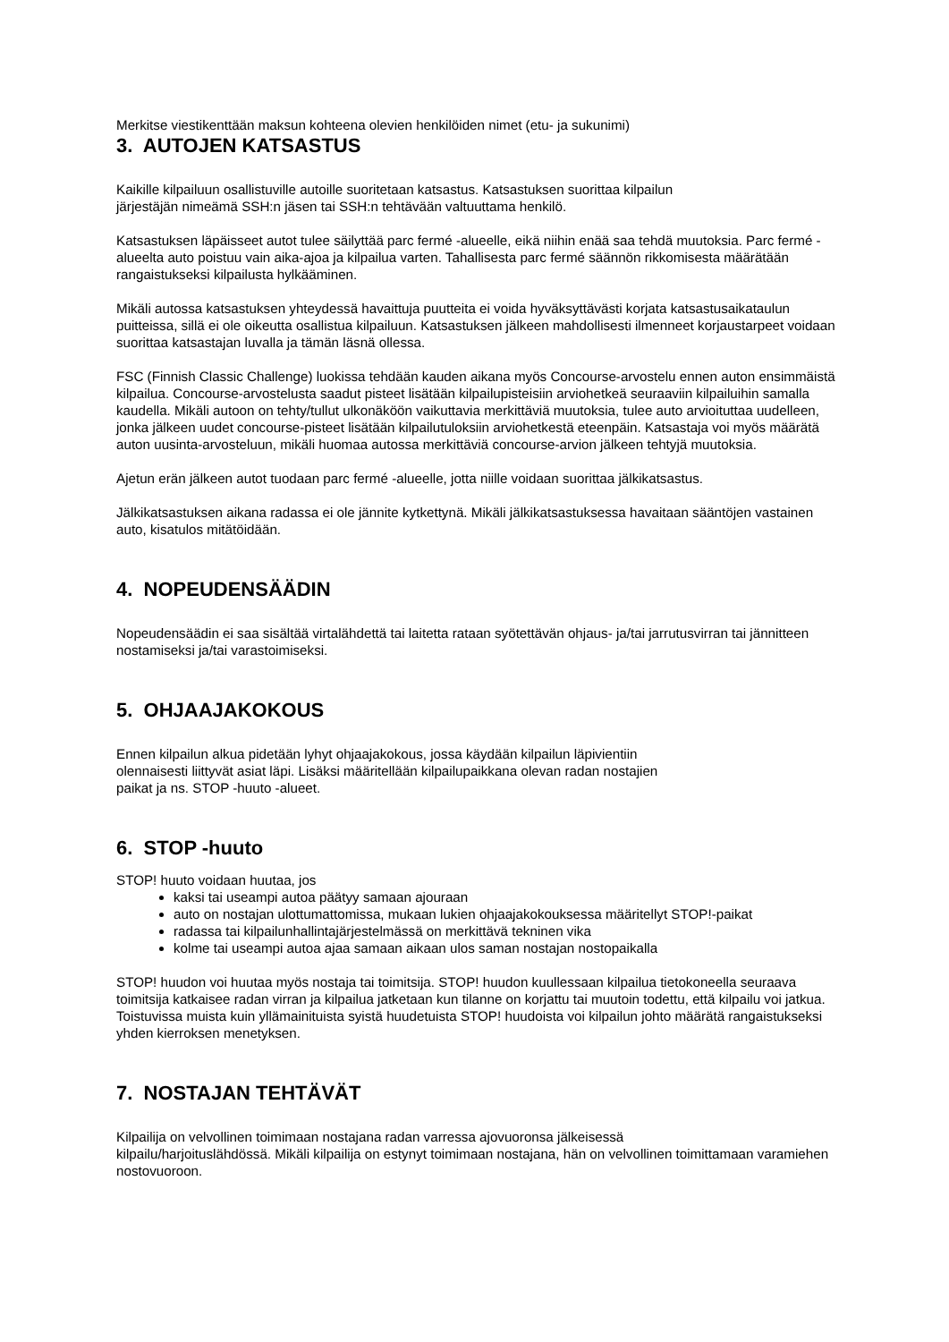Merkitse viestikenttään maksun kohteena olevien henkilöiden nimet (etu- ja sukunimi)
3. AUTOJEN KATSASTUS
Kaikille kilpailuun osallistuville autoille suoritetaan katsastus. Katsastuksen suorittaa kilpailun
järjestäjän nimeämä SSH:n jäsen tai SSH:n tehtävään valtuuttama henkilö.
Katsastuksen läpäisseet autot tulee säilyttää parc fermé -alueelle, eikä niihin enää saa tehdä muutoksia. Parc fermé -alueelta auto poistuu vain aika-ajoa ja kilpailua varten. Tahallisesta parc fermé säännön rikkomisesta määrätään rangaistukseksi kilpailusta hylkääminen.
Mikäli autossa katsastuksen yhteydessä havaittuja puutteita ei voida hyväksyttävästi korjata katsastusaikataulun puitteissa, sillä ei ole oikeutta osallistua kilpailuun. Katsastuksen jälkeen mahdollisesti ilmenneet korjaustarpeet voidaan suorittaa katsastajan luvalla ja tämän läsnä ollessa.
FSC (Finnish Classic Challenge) luokissa tehdään kauden aikana myös Concourse-arvostelu ennen auton ensimmäistä kilpailua. Concourse-arvostelusta saadut pisteet lisätään kilpailupisteisiin arviohetkeä seuraaviin kilpailuihin samalla kaudella. Mikäli autoon on tehty/tullut ulkonäköön vaikuttavia merkittäviä muutoksia, tulee auto arvioituttaa uudelleen, jonka jälkeen uudet concourse-pisteet lisätään kilpailutuloksiin arviohetkestä eteenpäin. Katsastaja voi myös määrätä auton uusinta-arvosteluun, mikäli huomaa autossa merkittäviä concourse-arvion jälkeen tehtyjä muutoksia.
Ajetun erän jälkeen autot tuodaan parc fermé -alueelle, jotta niille voidaan suorittaa jälkikatsastus.
Jälkikatsastuksen aikana radassa ei ole jännite kytkettynä. Mikäli jälkikatsastuksessa havaitaan sääntöjen vastainen auto, kisatulos mitätöidään.
4. NOPEUDENSÄÄDIN
Nopeudensäädin ei saa sisältää virtalähdettä tai laitetta rataan syötettävän ohjaus- ja/tai jarrutusvirran tai jännitteen nostamiseksi ja/tai varastoimiseksi.
5. OHJAAJAKOKOUS
Ennen kilpailun alkua pidetään lyhyt ohjaajakokous, jossa käydään kilpailun läpivientiin
olennaisesti liittyvät asiat läpi. Lisäksi määritellään kilpailupaikkana olevan radan nostajien
paikat ja ns. STOP -huuto -alueet.
6. STOP -huuto
STOP! huuto voidaan huutaa, jos
kaksi tai useampi autoa päätyy samaan ajouraan
auto on nostajan ulottumattomissa, mukaan lukien ohjaajakokouksessa määritellyt STOP!-paikat
radassa tai kilpailunhallintajärjestelmässä on merkittävä tekninen vika
kolme tai useampi autoa ajaa samaan aikaan ulos saman nostajan nostopaikalla
STOP! huudon voi huutaa myös nostaja tai toimitsija. STOP! huudon kuullessaan kilpailua tietokoneella seuraava toimitsija katkaisee radan virran ja kilpailua jatketaan kun tilanne on korjattu tai muutoin todettu, että kilpailu voi jatkua. Toistuvissa muista kuin yllämainituista syistä huudetuista STOP! huudoista voi kilpailun johto määrätä rangaistukseksi yhden kierroksen menetyksen.
7. NOSTAJAN TEHTÄVÄT
Kilpailija on velvollinen toimimaan nostajana radan varressa ajovuoronsa jälkeisessä
kilpailu/harjoituslähdössä. Mikäli kilpailija on estynyt toimimaan nostajana, hän on velvollinen toimittamaan varamiehen nostovuoroon.